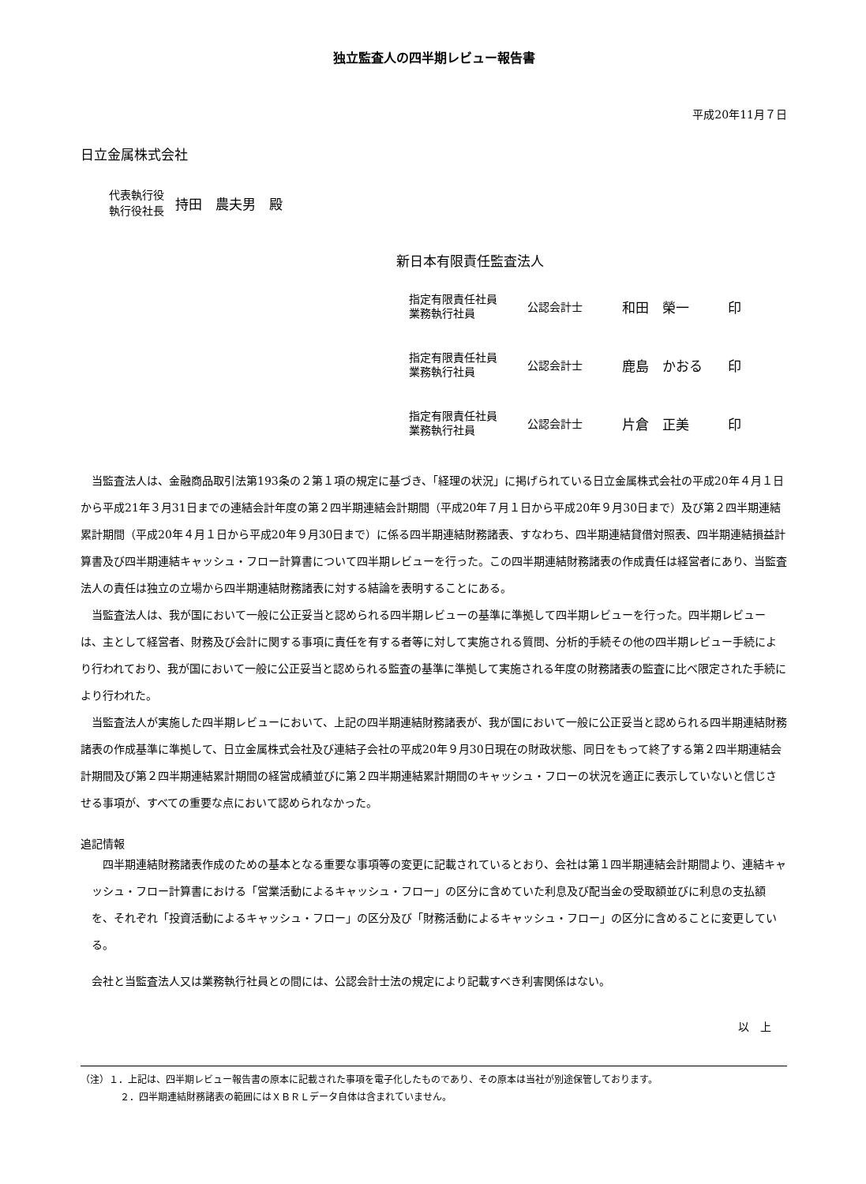独立監査人の四半期レビュー報告書
平成20年11月７日
日立金属株式会社
代表執行役
執行役社長
持田　農夫男　殿
新日本有限責任監査法人
指定有限責任社員
業務執行社員
公認会計士
和田　榮一 印
指定有限責任社員
業務執行社員
公認会計士
鹿島　かおる 印
指定有限責任社員
業務執行社員
公認会計士
片倉　正美 印
当監査法人は、金融商品取引法第193条の２第１項の規定に基づき、「経理の状況」に掲げられている日立金属株式会社の平成20年４月１日から平成21年３月31日までの連結会計年度の第２四半期連結会計期間（平成20年７月１日から平成20年９月30日まで）及び第２四半期連結累計期間（平成20年４月１日から平成20年９月30日まで）に係る四半期連結財務諸表、すなわち、四半期連結貸借対照表、四半期連結損益計算書及び四半期連結キャッシュ・フロー計算書について四半期レビューを行った。この四半期連結財務諸表の作成責任は経営者にあり、当監査法人の責任は独立の立場から四半期連結財務諸表に対する結論を表明することにある。
当監査法人は、我が国において一般に公正妥当と認められる四半期レビューの基準に準拠して四半期レビューを行った。四半期レビューは、主として経営者、財務及び会計に関する事項に責任を有する者等に対して実施される質問、分析的手続その他の四半期レビュー手続により行われており、我が国において一般に公正妥当と認められる監査の基準に準拠して実施される年度の財務諸表の監査に比べ限定された手続により行われた。
当監査法人が実施した四半期レビューにおいて、上記の四半期連結財務諸表が、我が国において一般に公正妥当と認められる四半期連結財務諸表の作成基準に準拠して、日立金属株式会社及び連結子会社の平成20年９月30日現在の財政状態、同日をもって終了する第２四半期連結会計期間及び第２四半期連結累計期間の経営成績並びに第２四半期連結累計期間のキャッシュ・フローの状況を適正に表示していないと信じさせる事項が、すべての重要な点において認められなかった。
追記情報
四半期連結財務諸表作成のための基本となる重要な事項等の変更に記載されているとおり、会社は第１四半期連結会計期間より、連結キャッシュ・フロー計算書における「営業活動によるキャッシュ・フロー」の区分に含めていた利息及び配当金の受取額並びに利息の支払額を、それぞれ「投資活動によるキャッシュ・フロー」の区分及び「財務活動によるキャッシュ・フロー」の区分に含めることに変更している。
会社と当監査法人又は業務執行社員との間には、公認会計士法の規定により記載すべき利害関係はない。
以　上
（注）１．上記は、四半期レビュー報告書の原本に記載された事項を電子化したものであり、その原本は当社が別途保管しております。
２．四半期連結財務諸表の範囲にはＸＢＲＬデータ自体は含まれていません。